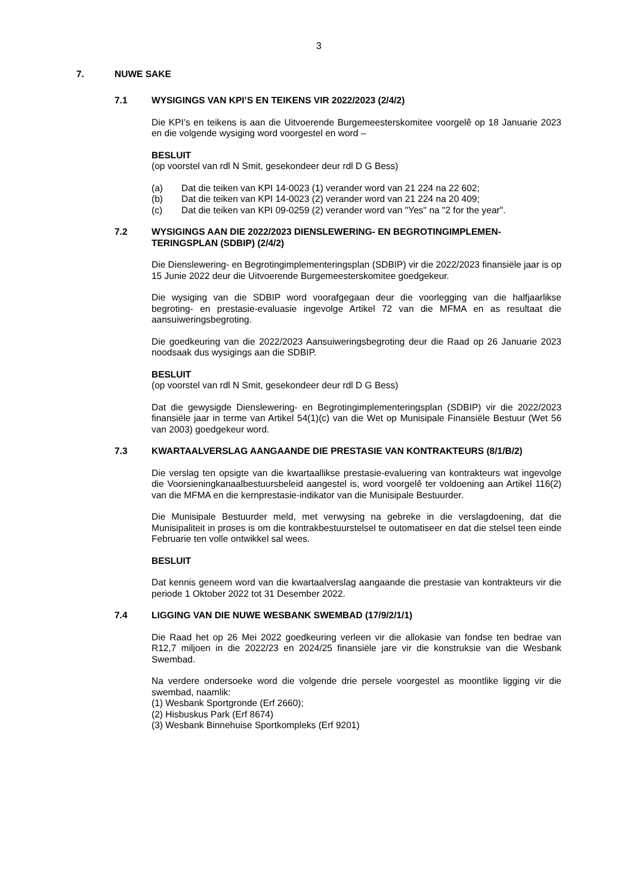3
7. NUWE SAKE
7.1 WYSIGINGS VAN KPI’S EN TEIKENS VIR 2022/2023 (2/4/2)
Die KPI’s en teikens is aan die Uitvoerende Burgemeesterskomitee voorgelê op 18 Januarie 2023 en die volgende wysiging word voorgestel en word –
BESLUIT
(op voorstel van rdl N Smit, gesekondeer deur rdl D G Bess)
(a) Dat die teiken van KPI 14-0023 (1) verander word van 21 224 na 22 602;
(b) Dat die teiken van KPI 14-0023 (2) verander word van 21 224 na 20 409;
(c) Dat die teiken van KPI 09-0259 (2) verander word van "Yes" na "2 for the year".
7.2 WYSIGINGS AAN DIE 2022/2023 DIENSLEWERING- EN BEGROTINGIMPLEMEN-TERINGSPLAN (SDBIP) (2/4/2)
Die Dienslewering- en Begrotingimplementeringsplan (SDBIP) vir die 2022/2023 finansiële jaar is op 15 Junie 2022 deur die Uitvoerende Burgemeesterskomitee goedgekeur.
Die wysiging van die SDBIP word voorafgegaan deur die voorlegging van die halfjaarlikse begroting- en prestasie-evaluasie ingevolge Artikel 72 van die MFMA en as resultaat die aansuiweringsbegroting.
Die goedkeuring van die 2022/2023 Aansuiweringsbegroting deur die Raad op 26 Januarie 2023 noodsaak dus wysigings aan die SDBIP.
BESLUIT
(op voorstel van rdl N Smit, gesekondeer deur rdl D G Bess)
Dat die gewysigde Dienslewering- en Begrotingimplementeringsplan (SDBIP) vir die 2022/2023 finansiële jaar in terme van Artikel 54(1)(c) van die Wet op Munisipale Finansiële Bestuur (Wet 56 van 2003) goedgekeur word.
7.3 KWARTAALVERSLAG AANGAANDE DIE PRESTASIE VAN KONTRAKTEURS (8/1/B/2)
Die verslag ten opsigte van die kwartaallikse prestasie-evaluering van kontrakteurs wat ingevolge die Voorsieningkanaalbestuursbeleid aangestel is, word voorgelê ter voldoening aan Artikel 116(2) van die MFMA en die kernprestasie-indikator van die Munisipale Bestuurder.
Die Munisipale Bestuurder meld, met verwysing na gebreke in die verslagdoening, dat die Munisipaliteit in proses is om die kontrakbestuurstelsel te outomatiseer en dat die stelsel teen einde Februarie ten volle ontwikkel sal wees.
BESLUIT
Dat kennis geneem word van die kwartaalverslag aangaande die prestasie van kontrakteurs vir die periode 1 Oktober 2022 tot 31 Desember 2022.
7.4 LIGGING VAN DIE NUWE WESBANK SWEMBAD (17/9/2/1/1)
Die Raad het op 26 Mei 2022 goedkeuring verleen vir die allokasie van fondse ten bedrae van R12,7 miljoen in die 2022/23 en 2024/25 finansiële jare vir die konstruksie van die Wesbank Swembad.
Na verdere ondersoeke word die volgende drie persele voorgestel as moontlike ligging vir die swembad, naamlik:
(1) Wesbank Sportgronde (Erf 2660);
(2) Hisbuskus Park (Erf 8674)
(3) Wesbank Binnehuise Sportkompleks (Erf 9201)